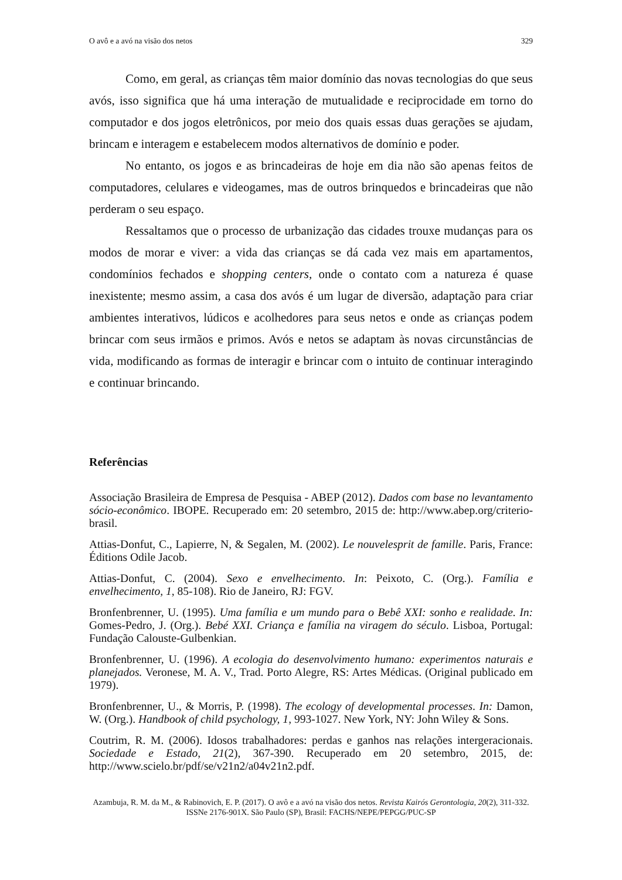O avô e a avó na visão dos netos 329
Como, em geral, as crianças têm maior domínio das novas tecnologias do que seus avós, isso significa que há uma interação de mutualidade e reciprocidade em torno do computador e dos jogos eletrônicos, por meio dos quais essas duas gerações se ajudam, brincam e interagem e estabelecem modos alternativos de domínio e poder.
No entanto, os jogos e as brincadeiras de hoje em dia não são apenas feitos de computadores, celulares e videogames, mas de outros brinquedos e brincadeiras que não perderam o seu espaço.
Ressaltamos que o processo de urbanização das cidades trouxe mudanças para os modos de morar e viver: a vida das crianças se dá cada vez mais em apartamentos, condomínios fechados e shopping centers, onde o contato com a natureza é quase inexistente; mesmo assim, a casa dos avós é um lugar de diversão, adaptação para criar ambientes interativos, lúdicos e acolhedores para seus netos e onde as crianças podem brincar com seus irmãos e primos. Avós e netos se adaptam às novas circunstâncias de vida, modificando as formas de interagir e brincar com o intuito de continuar interagindo e continuar brincando.
Referências
Associação Brasileira de Empresa de Pesquisa - ABEP (2012). Dados com base no levantamento sócio-econômico. IBOPE. Recuperado em: 20 setembro, 2015 de: http://www.abep.org/criterio-brasil.
Attias-Donfut, C., Lapierre, N, & Segalen, M. (2002). Le nouvelesprit de famille. Paris, France: Éditions Odile Jacob.
Attias-Donfut, C. (2004). Sexo e envelhecimento. In: Peixoto, C. (Org.). Família e envelhecimento, 1, 85-108). Rio de Janeiro, RJ: FGV.
Bronfenbrenner, U. (1995). Uma família e um mundo para o Bebê XXI: sonho e realidade. In: Gomes-Pedro, J. (Org.). Bebé XXI. Criança e família na viragem do século. Lisboa, Portugal: Fundação Calouste-Gulbenkian.
Bronfenbrenner, U. (1996). A ecologia do desenvolvimento humano: experimentos naturais e planejados. Veronese, M. A. V., Trad. Porto Alegre, RS: Artes Médicas. (Original publicado em 1979).
Bronfenbrenner, U., & Morris, P. (1998). The ecology of developmental processes. In: Damon, W. (Org.). Handbook of child psychology, 1, 993-1027. New York, NY: John Wiley & Sons.
Coutrim, R. M. (2006). Idosos trabalhadores: perdas e ganhos nas relações intergeracionais. Sociedade e Estado, 21(2), 367-390. Recuperado em 20 setembro, 2015, de: http://www.scielo.br/pdf/se/v21n2/a04v21n2.pdf.
Azambuja, R. M. da M., & Rabinovich, E. P. (2017). O avô e a avó na visão dos netos. Revista Kairós Gerontologia, 20(2), 311-332. ISSNe 2176-901X. São Paulo (SP), Brasil: FACHS/NEPE/PEPGG/PUC-SP